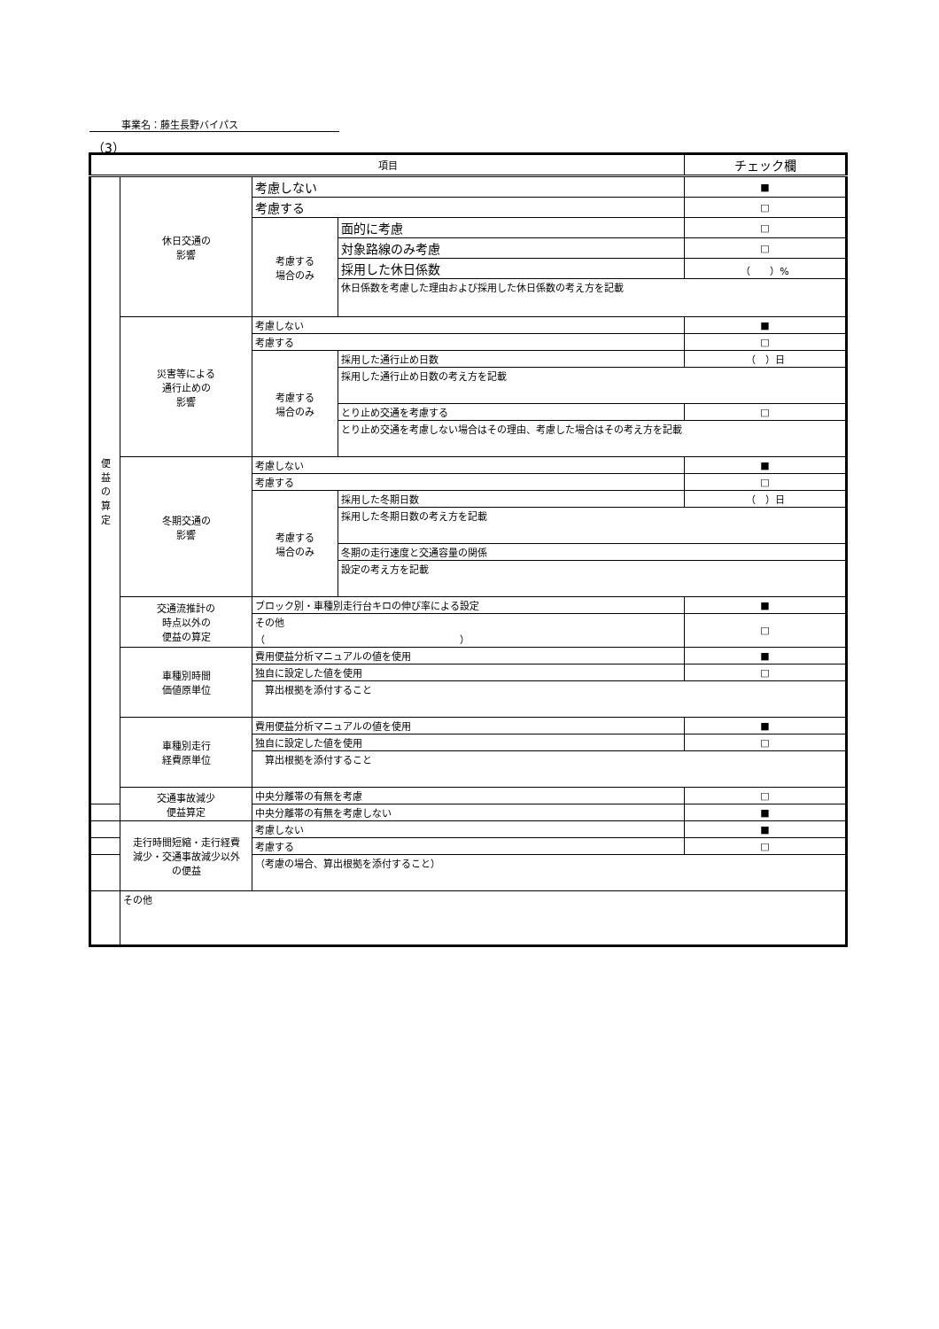事業名：藤生長野バイパス
（3）
| 項目 | | | | チェック欄 |
| --- | --- | --- | --- | --- |
| 便 益 の 算 定 | 休日交通の 影響 | 考慮しない | | ■ |
| | | 考慮する | | □ |
| | | 考慮する 場合のみ | 面的に考慮 | □ |
| | | | 対象路線のみ考慮 | □ |
| | | | 採用した休日係数 | （ ）% |
| | | | 休日係数を考慮した理由および採用した休日係数の考え方を記載 | |
| | 災害等による 通行止めの 影響 | 考慮しない | | ■ |
| | | 考慮する | | □ |
| | | 考慮する 場合のみ | 採用した通行止め日数 | （ ）日 |
| | | | 採用した通行止め日数の考え方を記載 | |
| | | | とり止め交通を考慮する | □ |
| | | | とり止め交通を考慮しない場合はその理由、考慮した場合はその考え方を記載 | |
| | 冬期交通の 影響 | 考慮しない | | ■ |
| | | 考慮する | | □ |
| | | 考慮する 場合のみ | 採用した冬期日数 | （ ）日 |
| | | | 採用した冬期日数の考え方を記載 | |
| | | | 冬期の走行速度と交通容量の関係 | |
| | | | 設定の考え方を記載 | |
| | 交通流推計の 時点以外の 便益の算定 | ブロック別・車種別走行台キロの伸び率による設定 | | ■ |
| | | その他 （ ） | | □ |
| | 車種別時間 価値原単位 | 費用便益分析マニュアルの値を使用 | | ■ |
| | | 独自に設定した値を使用 | | □ |
| | | 算出根拠を添付すること | | |
| | 車種別走行 経費原単位 | 費用便益分析マニュアルの値を使用 | | ■ |
| | | 独自に設定した値を使用 | | □ |
| | | 算出根拠を添付すること | | |
| | 交通事故減少 便益算定 | 中央分離帯の有無を考慮 | | □ |
| | | 中央分離帯の有無を考慮しない | | ■ |
| | 走行時間短縮・走行経費 減少・交通事故減少以外 の便益 | 考慮しない | | ■ |
| | | 考慮する | | □ |
| | | （考慮の場合、算出根拠を添付すること） | | |
| | その他 | | | |